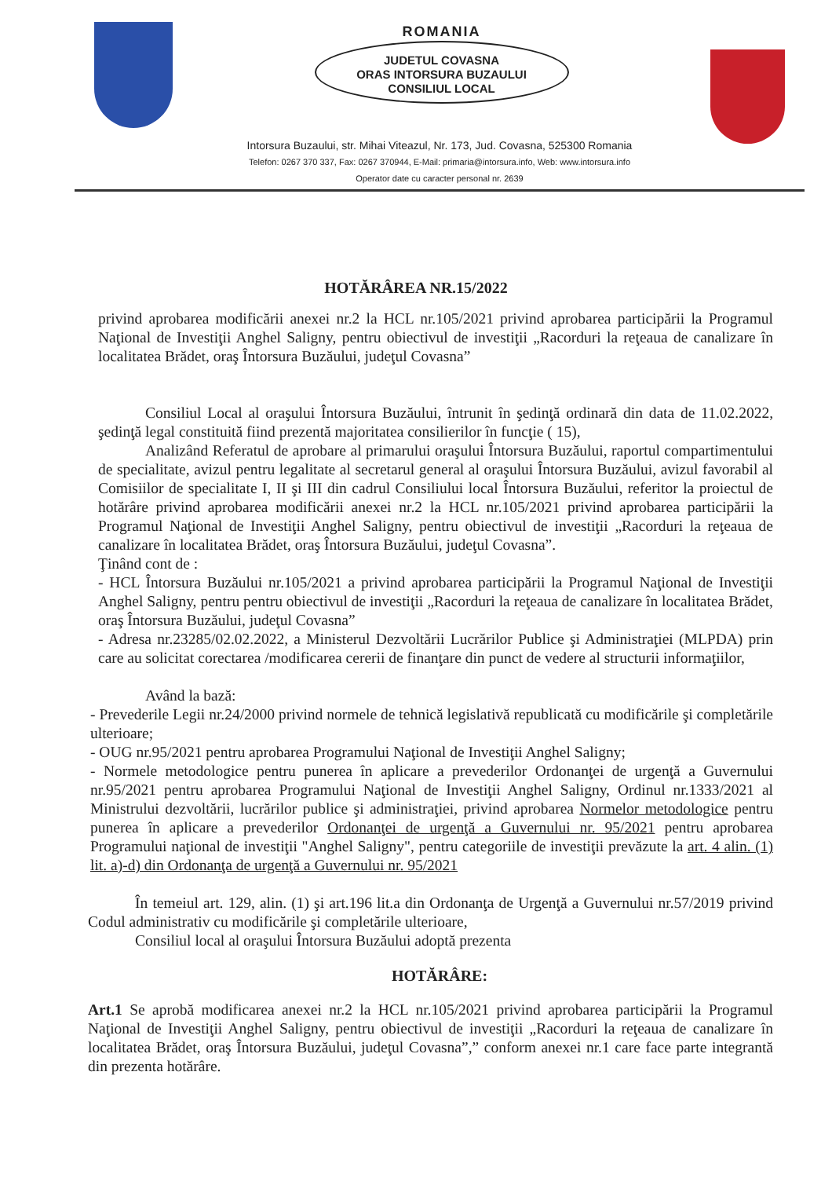ROMANIA
JUDETUL COVASNA
ORAS INTORSURA BUZAULUI
CONSILIUL LOCAL
Intorsura Buzaului, str. Mihai Viteazul, Nr. 173, Jud. Covasna, 525300 Romania
Telefon: 0267 370 337, Fax: 0267 370944, E-Mail: primaria@intorsura.info, Web: www.intorsura.info
Operator date cu caracter personal nr. 2639
HOTĂRÂREA NR.15/2022
privind aprobarea modificării anexei nr.2 la HCL nr.105/2021 privind aprobarea participării la Programul Naţional de Investiţii Anghel Saligny, pentru obiectivul de investiţii „Racorduri la reţeaua de canalizare în localitatea Brădet, oraş Întorsura Buzăului, judeţul Covasna”
Consiliul Local al oraşului Întorsura Buzăului, întrunit în şedinţă ordinară din data de 11.02.2022, şedinţă legal constituită fiind prezentă majoritatea consilierilor în funcţie ( 15),
Analizând Referatul de aprobare al primarului oraşului Întorsura Buzăului, raportul compartimentului de specialitate, avizul pentru legalitate al secretarul general al oraşului Întorsura Buzăului, avizul favorabil al Comisiilor de specialitate I, II şi III din cadrul Consiliului local Întorsura Buzăului, referitor la proiectul de hotărâre privind aprobarea modificării anexei nr.2 la HCL nr.105/2021 privind aprobarea participării la Programul Naţional de Investiţii Anghel Saligny, pentru obiectivul de investiţii „Racorduri la reţeaua de canalizare în localitatea Brădet, oraş Întorsura Buzăului, judeţul Covasna”.
Ţinând cont de :
- HCL Întorsura Buzăului nr.105/2021 a privind aprobarea participării la Programul Naţional de Investiţii Anghel Saligny, pentru pentru obiectivul de investiţii „Racorduri la reţeaua de canalizare în localitatea Brădet, oraş Întorsura Buzăului, judeţul Covasna”
- Adresa nr.23285/02.02.2022, a Ministerul Dezvoltării Lucrărilor Publice şi Administraţiei (MLPDA) prin care au solicitat corectarea /modificarea cererii de finanţare din punct de vedere al structurii informaţiilor,
Având la bază:
- Prevederile Legii nr.24/2000 privind normele de tehnică legislativă republicată cu modificările şi completările ulterioare;
- OUG nr.95/2021 pentru aprobarea Programului Naţional de Investiţii Anghel Saligny;
- Normele metodologice pentru punerea în aplicare a prevederilor Ordonanţei de urgenţă a Guvernului nr.95/2021 pentru aprobarea Programului Naţional de Investiţii Anghel Saligny, Ordinul nr.1333/2021 al Ministrului dezvoltării, lucrărilor publice şi administraţiei, privind aprobarea Normelor metodologice pentru punerea în aplicare a prevederilor Ordonanţei de urgenţă a Guvernului nr. 95/2021 pentru aprobarea Programului naţional de investiţii "Anghel Saligny", pentru categoriile de investiţii prevăzute la art. 4 alin. (1) lit. a)-d) din Ordonanţa de urgenţă a Guvernului nr. 95/2021
În temeiul art. 129, alin. (1) şi art.196 lit.a din Ordonanţa de Urgenţă a Guvernului nr.57/2019 privind Codul administrativ cu modificările şi completările ulterioare,
Consiliul local al oraşului Întorsura Buzăului adoptă prezenta
HOTĂRÂRE:
Art.1 Se aprobă modificarea anexei nr.2 la HCL nr.105/2021 privind aprobarea participării la Programul Naţional de Investiţii Anghel Saligny, pentru obiectivul de investiţii „Racorduri la reţeaua de canalizare în localitatea Brădet, oraş Întorsura Buzăului, judeţul Covasna”,” conform anexei nr.1 care face parte integrantă din prezenta hotărâre.